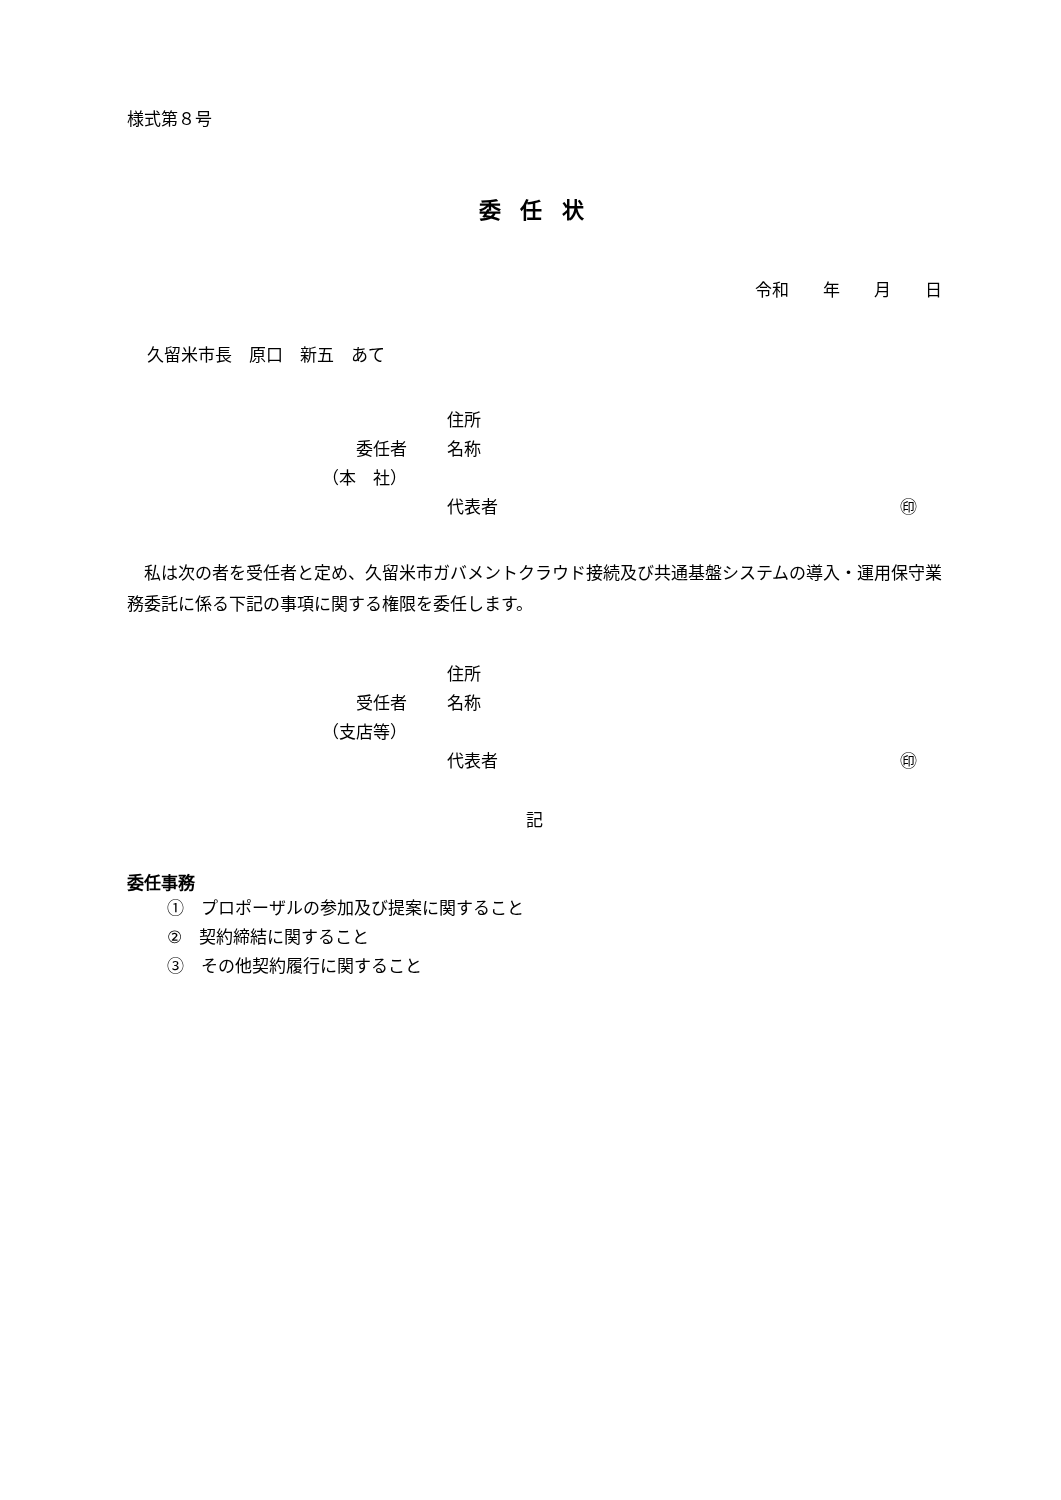様式第８号
委 任 状
令和　　年　　月　　日
久留米市長　原口　新五　あて
住所
委任者 名称
（本　社）
代表者 ㊞
　私は次の者を受任者と定め、久留米市ガバメントクラウド接続及び共通基盤システムの導入・運用保守業務委託に係る下記の事項に関する権限を委任します。
住所
受任者 名称
（支店等）
代表者 ㊞
記
委任事務
①　プロポーザルの参加及び提案に関すること
②　契約締結に関すること
③　その他契約履行に関すること